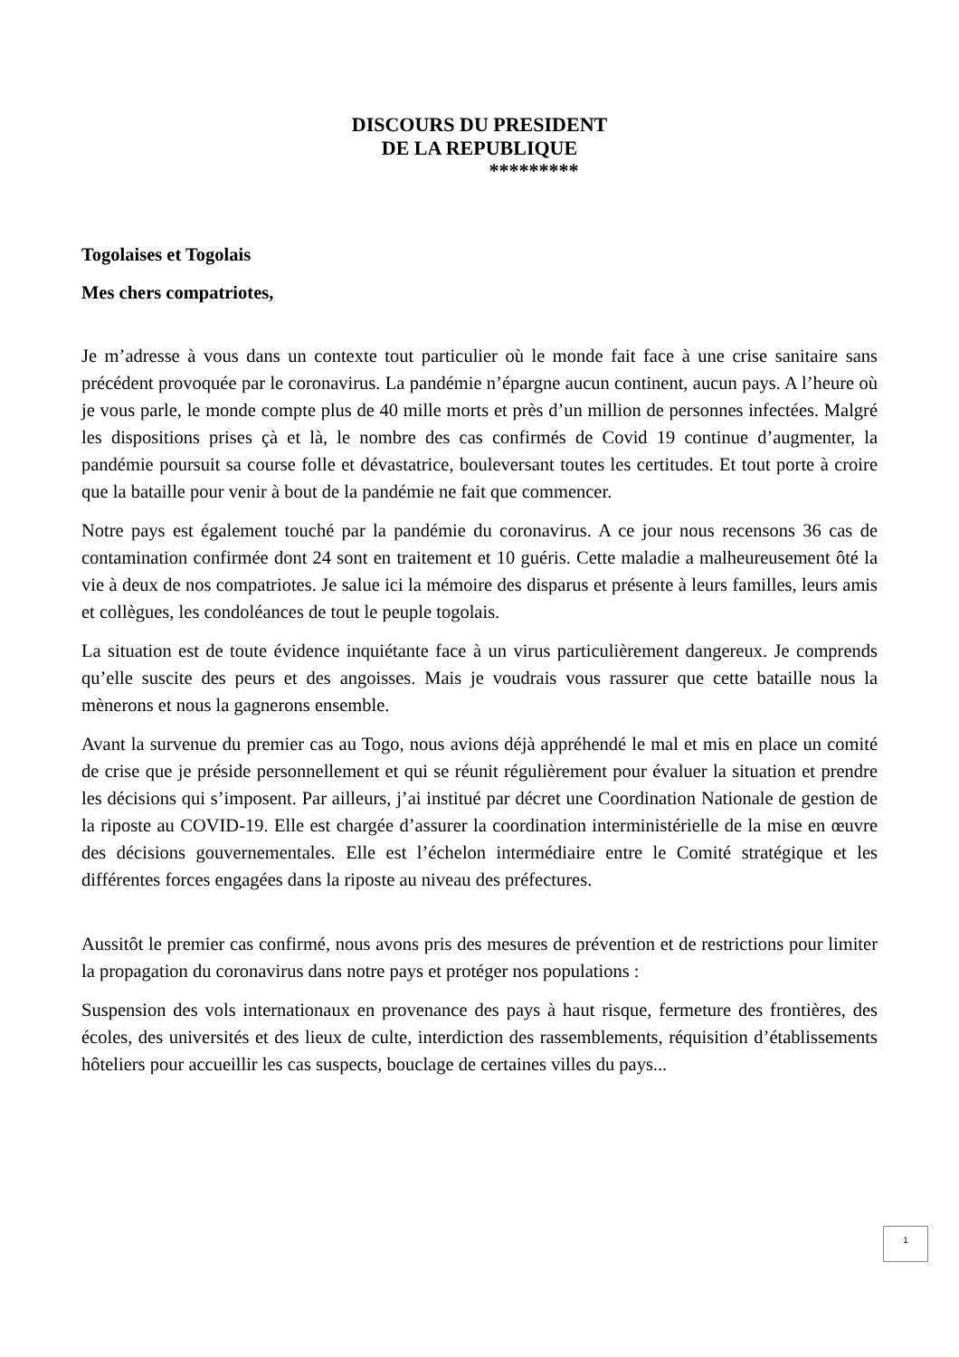DISCOURS DU PRESIDENT
DE LA REPUBLIQUE
*********
Togolaises et Togolais
Mes chers compatriotes,
Je m’adresse à vous dans un contexte tout particulier où le monde fait face à une crise sanitaire sans précédent provoquée par le coronavirus. La pandémie n’épargne aucun continent, aucun pays. A l’heure où je vous parle, le monde compte plus de 40 mille morts et près d’un million de personnes infectées. Malgré les dispositions prises çà et là, le nombre des cas confirmés de Covid 19 continue d’augmenter, la pandémie poursuit sa course folle et dévastatrice, bouleversant toutes les certitudes. Et tout porte à croire que la bataille pour venir à bout de la pandémie ne fait que commencer.
Notre pays est également touché par la pandémie du coronavirus. A ce jour nous recensons 36 cas de contamination confirmée dont 24 sont en traitement et 10 guéris. Cette maladie a malheureusement ôté la vie à deux de nos compatriotes. Je salue ici la mémoire des disparus et présente à leurs familles, leurs amis et collègues, les condoléances de tout le peuple togolais.
La situation est de toute évidence inquiétante face à un virus particulièrement dangereux. Je comprends qu’elle suscite des peurs et des angoisses. Mais je voudrais vous rassurer que cette bataille nous la mènerons et nous la gagnerons ensemble.
Avant la survenue du premier cas au Togo, nous avions déjà appréhendé le mal et mis en place un comité de crise que je préside personnellement et qui se réunit régulièrement pour évaluer la situation et prendre les décisions qui s’imposent. Par ailleurs, j’ai institué par décret une Coordination Nationale de gestion de la riposte au COVID-19. Elle est chargée d’assurer la coordination interministérielle de la mise en œuvre des décisions gouvernementales. Elle est l’échelon intermédiaire entre le Comité stratégique et les différentes forces engagées dans la riposte au niveau des préfectures.
Aussitôt le premier cas confirmé, nous avons pris des mesures de prévention et de restrictions pour limiter la propagation du coronavirus dans notre pays et protéger nos populations :
Suspension des vols internationaux en provenance des pays à haut risque, fermeture des frontières, des écoles, des universités et des lieux de culte, interdiction des rassemblements, réquisition d’établissements hôteliers pour accueillir les cas suspects, bouclage de certaines villes du pays...
1